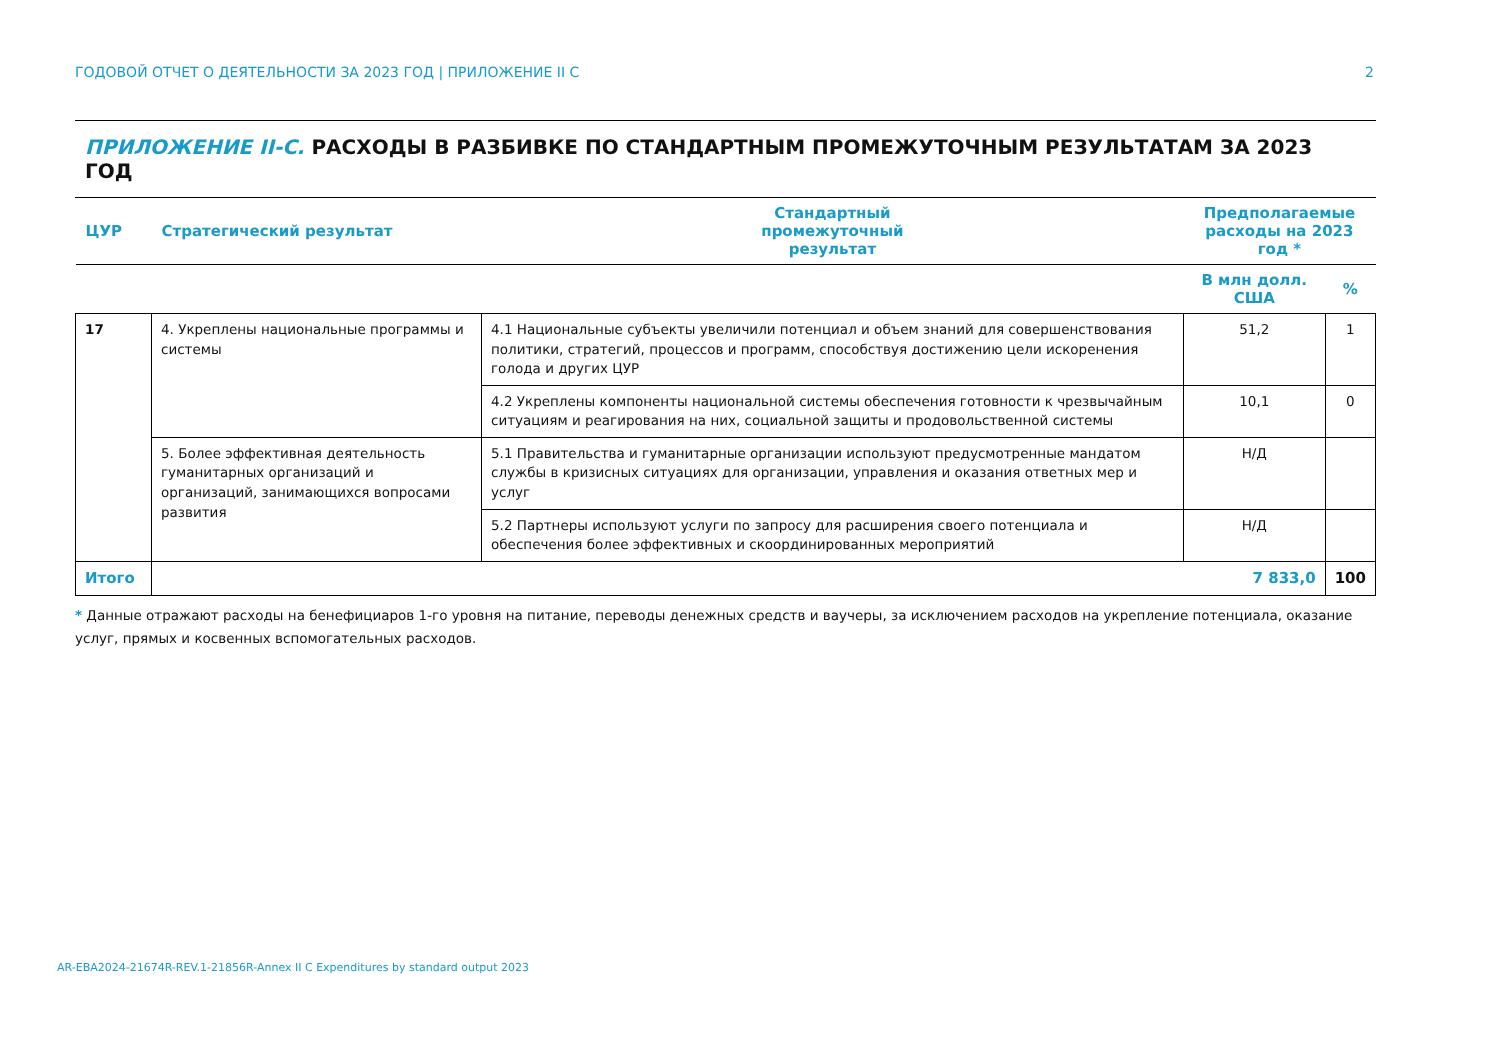ГОДОВОЙ ОТЧЕТ О ДЕЯТЕЛЬНОСТИ ЗА 2023 ГОД | ПРИЛОЖЕНИЕ II C 2
ПРИЛОЖЕНИЕ II-C. РАСХОДЫ В РАЗБИВКЕ ПО СТАНДАРТНЫМ ПРОМЕЖУТОЧНЫМ РЕЗУЛЬТАТАМ ЗА 2023 ГОД
| ЦУР | Стратегический результат | Стандартный промежуточный результат | Предполагаемые расходы на 2023 год * | |
| --- | --- | --- | --- | --- |
| | | | В млн долл. США | % |
| 17 | 4. Укреплены национальные программы и системы | 4.1 Национальные субъекты увеличили потенциал и объем знаний для совершенствования политики, стратегий, процессов и программ, способствуя достижению цели искоренения голода и других ЦУР | 51,2 | 1 |
| | | 4.2 Укреплены компоненты национальной системы обеспечения готовности к чрезвычайным ситуациям и реагирования на них, социальной защиты и продовольственной системы | 10,1 | 0 |
| | 5. Более эффективная деятельность гуманитарных организаций и организаций, занимающихся вопросами развития | 5.1 Правительства и гуманитарные организации используют предусмотренные мандатом службы в кризисных ситуациях для организации, управления и оказания ответных мер и услуг | Н/Д | |
| | | 5.2 Партнеры используют услуги по запросу для расширения своего потенциала и обеспечения более эффективных и скоординированных мероприятий | Н/Д | |
| Итого | 7 833,0 | | | 100 |
* Данные отражают расходы на бенефициаров 1-го уровня на питание, переводы денежных средств и ваучеры, за исключением расходов на укрепление потенциала, оказание услуг, прямых и косвенных вспомогательных расходов.
AR-EBA2024-21674R-REV.1-21856R-Annex II C Expenditures by standard output 2023